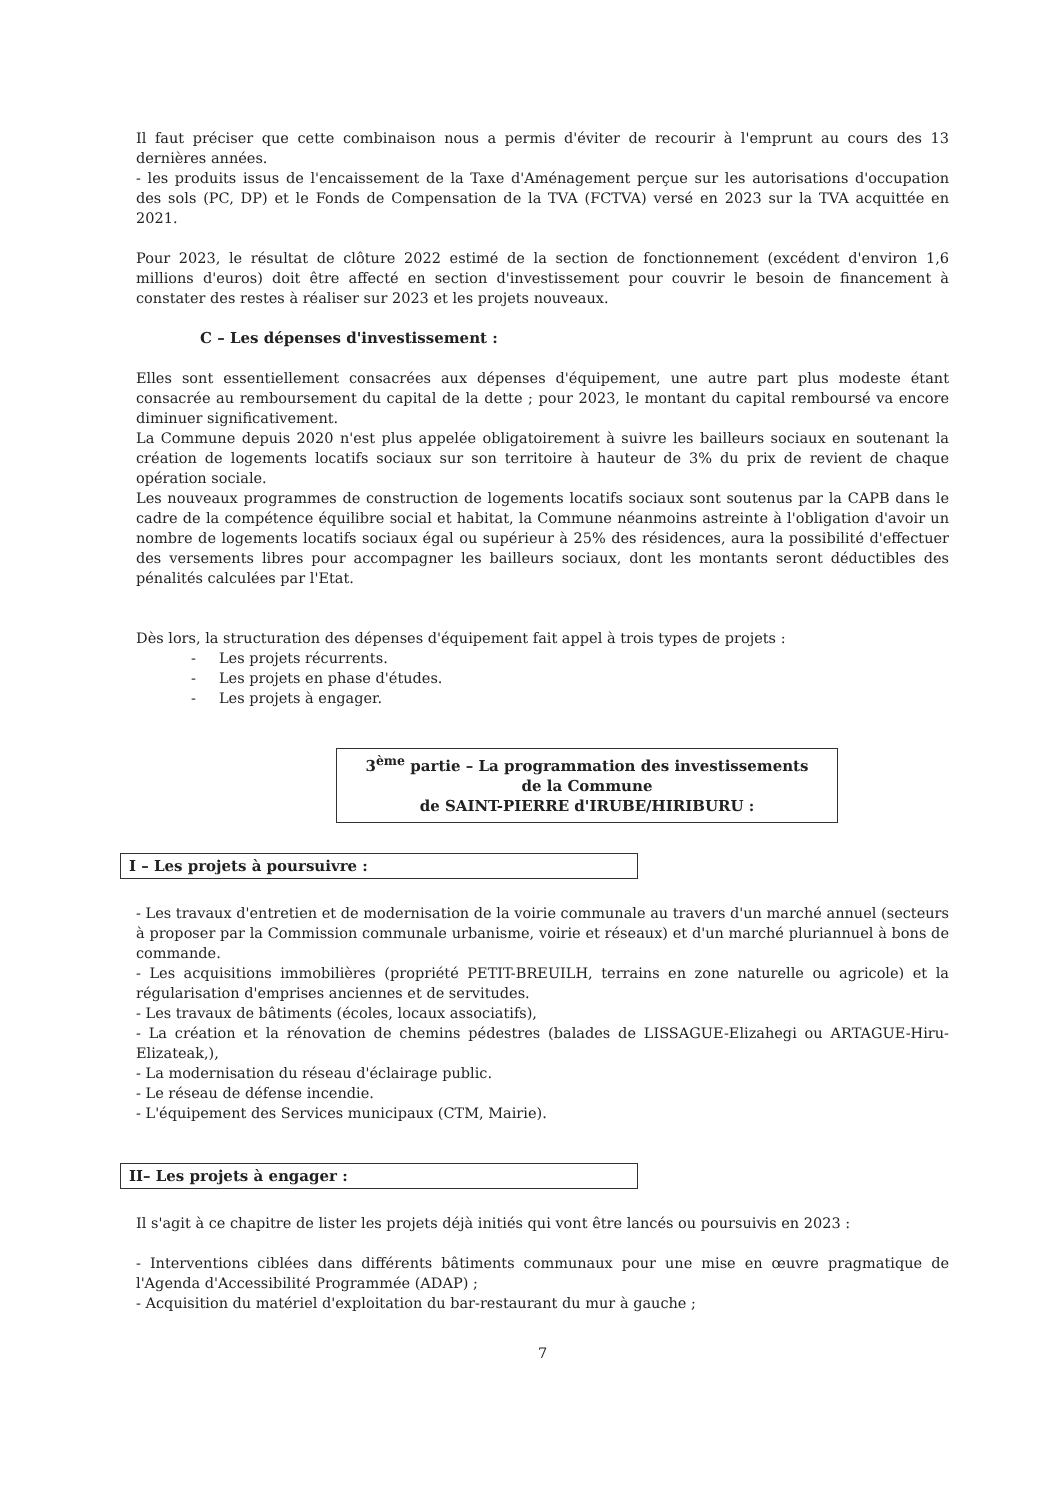Il faut préciser que cette combinaison nous a permis d'éviter de recourir à l'emprunt au cours des 13 dernières années.
- les produits issus de l'encaissement de la Taxe d'Aménagement perçue sur les autorisations d'occupation des sols (PC, DP) et le Fonds de Compensation de la TVA (FCTVA) versé en 2023 sur la TVA acquittée en 2021.
Pour 2023, le résultat de clôture 2022 estimé de la section de fonctionnement (excédent d'environ 1,6 millions d'euros) doit être affecté en section d'investissement pour couvrir le besoin de financement à constater des restes à réaliser sur 2023 et les projets nouveaux.
C – Les dépenses d'investissement :
Elles sont essentiellement consacrées aux dépenses d'équipement, une autre part plus modeste étant consacrée au remboursement du capital de la dette ; pour 2023, le montant du capital remboursé va encore diminuer significativement.
La Commune depuis 2020 n'est plus appelée obligatoirement à suivre les bailleurs sociaux en soutenant la création de logements locatifs sociaux sur son territoire à hauteur de 3% du prix de revient de chaque opération sociale.
Les nouveaux programmes de construction de logements locatifs sociaux sont soutenus par la CAPB dans le cadre de la compétence équilibre social et habitat, la Commune néanmoins astreinte à l'obligation d'avoir un nombre de logements locatifs sociaux égal ou supérieur à 25% des résidences, aura la possibilité d'effectuer des versements libres pour accompagner les bailleurs sociaux, dont les montants seront déductibles des pénalités calculées par l'Etat.
Dès lors, la structuration des dépenses d'équipement fait appel à trois types de projets :
- Les projets récurrents.
- Les projets en phase d'études.
- Les projets à engager.
3<sup>ème</sup> partie – La programmation des investissements
de la Commune
de SAINT-PIERRE d'IRUBE/HIRIBURU :
I – Les projets à poursuivre :
- Les travaux d'entretien et de modernisation de la voirie communale au travers d'un marché annuel (secteurs à proposer par la Commission communale urbanisme, voirie et réseaux) et d'un marché pluriannuel à bons de commande.
- Les acquisitions immobilières (propriété PETIT-BREUILH, terrains en zone naturelle ou agricole) et la régularisation d'emprises anciennes et de servitudes.
- Les travaux de bâtiments (écoles, locaux associatifs),
- La création et la rénovation de chemins pédestres (balades de LISSAGUE-Elizahegi ou ARTAGUE-Hiru-Elizateak,),
- La modernisation du réseau d'éclairage public.
- Le réseau de défense incendie.
- L'équipement des Services municipaux (CTM, Mairie).
II– Les projets à engager :
Il s'agit à ce chapitre de lister les projets déjà initiés qui vont être lancés ou poursuivis en 2023 :
- Interventions ciblées dans différents bâtiments communaux pour une mise en œuvre pragmatique de l'Agenda d'Accessibilité Programmée (ADAP) ;
- Acquisition du matériel d'exploitation du bar-restaurant du mur à gauche ;
7